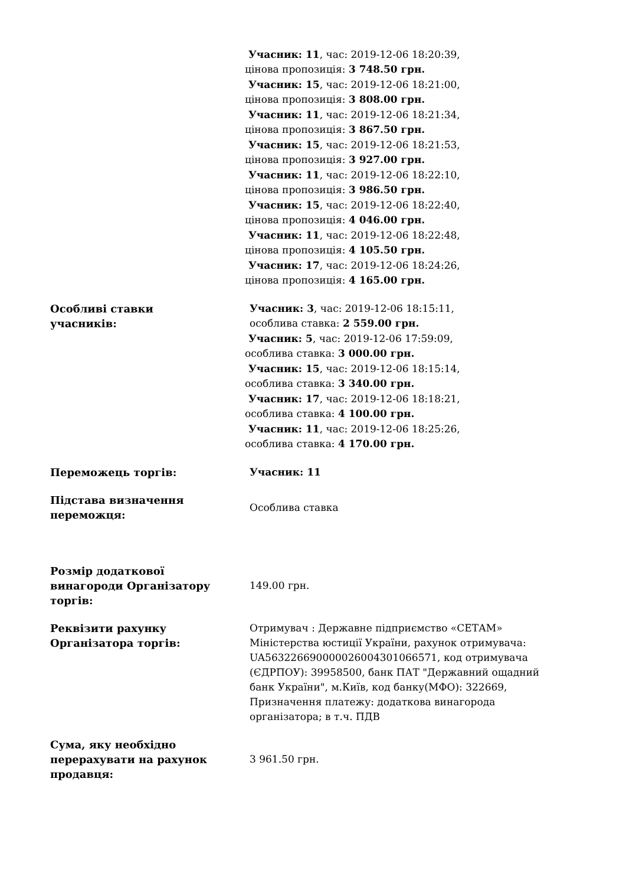| | Учасник: 11 , час: 2019-12-06 18:20:39, цінова пропозиція: 3 748.50 грн. Учасник: 15 , час: 2019-12-06 18:21:00, цінова пропозиція: 3 808.00 грн. Учасник: 11 , час: 2019-12-06 18:21:34, цінова пропозиція: 3 867.50 грн. Учасник: 15 , час: 2019-12-06 18:21:53, цінова пропозиція: 3 927.00 грн. Учасник: 11 , час: 2019-12-06 18:22:10, цінова пропозиція: 3 986.50 грн. Учасник: 15 , час: 2019-12-06 18:22:40, цінова пропозиція: 4 046.00 грн. Учасник: 11 , час: 2019-12-06 18:22:48, цінова пропозиція: 4 105.50 грн. Учасник: 17 , час: 2019-12-06 18:24:26, цінова пропозиція: 4 165.00 грн. |
| Особливі ставки учасників: | Учасник: 3 , час: 2019-12-06 18:15:11, особлива ставка: 2 559.00 грн. Учасник: 5 , час: 2019-12-06 17:59:09, особлива ставка: 3 000.00 грн. Учасник: 15 , час: 2019-12-06 18:15:14, особлива ставка: 3 340.00 грн. Учасник: 17 , час: 2019-12-06 18:18:21, особлива ставка: 4 100.00 грн. Учасник: 11 , час: 2019-12-06 18:25:26, особлива ставка: 4 170.00 грн. |
| Переможець торгів: | Учасник: 11 |
| Підстава визначення переможця: | Особлива ставка |
| Розмір додаткової винагороди Організатору торгів: | 149.00 грн. |
| Реквізити рахунку Організатора торгів: | Отримувач : Державне підприємство «СЕТАМ» Міністерства юстиції України, рахунок отримувача: UA563226690000026004301066571, код отримувача (ЄДРПОУ): 39958500, банк ПАТ "Державний ощадний банк України", м.Київ, код банку(МФО): 322669, Призначення платежу: додаткова винагорода організатора; в т.ч. ПДВ |
| Сума, яку необхідно перерахувати на рахунок продавця: | 3 961.50 грн. |